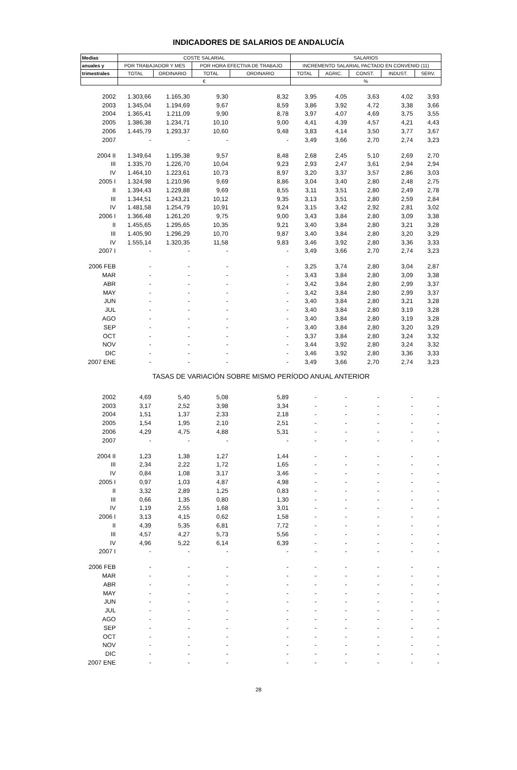INDICADORES DE SALARIOS DE ANDALUCÍA
| Medias | COSTE SALARIAL | | | | SALARIOS | | | | |
| --- | --- | --- | --- | --- | --- | --- | --- | --- | --- |
| anuales y | POR TRABAJADOR Y MES | | POR HORA EFECTIVA DE TRABAJO | | INCREMENTO SALARIAL PACTADO EN CONVENIO (11) | | | | |
| trimestrales | TOTAL | ORDINARIO | TOTAL | ORDINARIO | TOTAL | AGRIC. | CONST. | INDUST. | SERV. |
| | € | | | | % | | | | |
| 2002 | 1.303,66 | 1.165,30 | 9,30 | 8,32 | 3,95 | 4,05 | 3,63 | 4,02 | 3,93 |
| 2003 | 1.345,04 | 1.194,69 | 9,67 | 8,59 | 3,86 | 3,92 | 4,72 | 3,38 | 3,66 |
| 2004 | 1.365,41 | 1.211,09 | 9,90 | 8,78 | 3,97 | 4,07 | 4,69 | 3,75 | 3,55 |
| 2005 | 1.386,38 | 1.234,71 | 10,10 | 9,00 | 4,41 | 4,39 | 4,57 | 4,21 | 4,43 |
| 2006 | 1.445,79 | 1.293,37 | 10,60 | 9,48 | 3,83 | 4,14 | 3,50 | 3,77 | 3,67 |
| 2007 | - | - | - | - | 3,49 | 3,66 | 2,70 | 2,74 | 3,23 |
| 2004 II | 1.349,64 | 1.195,38 | 9,57 | 8,48 | 2,68 | 2,45 | 5,10 | 2,69 | 2,70 |
| III | 1.335,70 | 1.226,70 | 10,04 | 9,23 | 2,93 | 2,47 | 3,61 | 2,94 | 2,94 |
| IV | 1.464,10 | 1.223,61 | 10,73 | 8,97 | 3,20 | 3,37 | 3,57 | 2,86 | 3,03 |
| 2005 I | 1.324,98 | 1.210,96 | 9,69 | 8,86 | 3,04 | 3,40 | 2,80 | 2,48 | 2,75 |
| II | 1.394,43 | 1.229,88 | 9,69 | 8,55 | 3,11 | 3,51 | 2,80 | 2,49 | 2,78 |
| III | 1.344,51 | 1.243,21 | 10,12 | 9,35 | 3,13 | 3,51 | 2,80 | 2,59 | 2,84 |
| IV | 1.481,58 | 1.254,79 | 10,91 | 9,24 | 3,15 | 3,42 | 2,92 | 2,81 | 3,02 |
| 2006 I | 1.366,48 | 1.261,20 | 9,75 | 9,00 | 3,43 | 3,84 | 2,80 | 3,09 | 3,38 |
| II | 1.455,65 | 1.295,65 | 10,35 | 9,21 | 3,40 | 3,84 | 2,80 | 3,21 | 3,28 |
| III | 1.405,90 | 1.296,29 | 10,70 | 9,87 | 3,40 | 3,84 | 2,80 | 3,20 | 3,29 |
| IV | 1.555,14 | 1.320,35 | 11,58 | 9,83 | 3,46 | 3,92 | 2,80 | 3,36 | 3,33 |
| 2007 I | - | - | - | - | 3,49 | 3,66 | 2,70 | 2,74 | 3,23 |
| 2006 FEB | - | - | - | - | 3,25 | 3,74 | 2,80 | 3,04 | 2,87 |
| MAR | - | - | - | - | 3,43 | 3,84 | 2,80 | 3,09 | 3,38 |
| ABR | - | - | - | - | 3,42 | 3,84 | 2,80 | 2,99 | 3,37 |
| MAY | - | - | - | - | 3,42 | 3,84 | 2,80 | 2,99 | 3,37 |
| JUN | - | - | - | - | 3,40 | 3,84 | 2,80 | 3,21 | 3,28 |
| JUL | - | - | - | - | 3,40 | 3,84 | 2,80 | 3,19 | 3,28 |
| AGO | - | - | - | - | 3,40 | 3,84 | 2,80 | 3,19 | 3,28 |
| SEP | - | - | - | - | 3,40 | 3,84 | 2,80 | 3,20 | 3,29 |
| OCT | - | - | - | - | 3,37 | 3,84 | 2,80 | 3,24 | 3,32 |
| NOV | - | - | - | - | 3,44 | 3,92 | 2,80 | 3,24 | 3,32 |
| DIC | - | - | - | - | 3,46 | 3,92 | 2,80 | 3,36 | 3,33 |
| 2007 ENE | - | - | - | - | 3,49 | 3,66 | 2,70 | 2,74 | 3,23 |
| TASAS DE VARIACIÓN SOBRE MISMO PERÍODO ANUAL ANTERIOR | | | | | | | | | |
| 2002 | 4,69 | 5,40 | 5,08 | 5,89 | - | - | - | - | - |
| 2003 | 3,17 | 2,52 | 3,98 | 3,34 | - | - | - | - | - |
| 2004 | 1,51 | 1,37 | 2,33 | 2,18 | - | - | - | - | - |
| 2005 | 1,54 | 1,95 | 2,10 | 2,51 | - | - | - | - | - |
| 2006 | 4,29 | 4,75 | 4,88 | 5,31 | - | - | - | - | - |
| 2007 | - | - | - | - | - | - | - | - | - |
| 2004 II | 1,23 | 1,38 | 1,27 | 1,44 | - | - | - | - | - |
| III | 2,34 | 2,22 | 1,72 | 1,65 | - | - | - | - | - |
| IV | 0,84 | 1,08 | 3,17 | 3,46 | - | - | - | - | - |
| 2005 I | 0,97 | 1,03 | 4,87 | 4,98 | - | - | - | - | - |
| II | 3,32 | 2,89 | 1,25 | 0,83 | - | - | - | - | - |
| III | 0,66 | 1,35 | 0,80 | 1,30 | - | - | - | - | - |
| IV | 1,19 | 2,55 | 1,68 | 3,01 | - | - | - | - | - |
| 2006 I | 3,13 | 4,15 | 0,62 | 1,58 | - | - | - | - | - |
| II | 4,39 | 5,35 | 6,81 | 7,72 | - | - | - | - | - |
| III | 4,57 | 4,27 | 5,73 | 5,56 | - | - | - | - | - |
| IV | 4,96 | 5,22 | 6,14 | 6,39 | - | - | - | - | - |
| 2007 I | - | - | - | - | - | - | - | - | - |
| 2006 FEB | - | - | - | - | - | - | - | - | - |
| MAR | - | - | - | - | - | - | - | - | - |
| ABR | - | - | - | - | - | - | - | - | - |
| MAY | - | - | - | - | - | - | - | - | - |
| JUN | - | - | - | - | - | - | - | - | - |
| JUL | - | - | - | - | - | - | - | - | - |
| AGO | - | - | - | - | - | - | - | - | - |
| SEP | - | - | - | - | - | - | - | - | - |
| OCT | - | - | - | - | - | - | - | - | - |
| NOV | - | - | - | - | - | - | - | - | - |
| DIC | - | - | - | - | - | - | - | - | - |
| 2007 ENE | - | - | - | - | - | - | - | - | - |
28